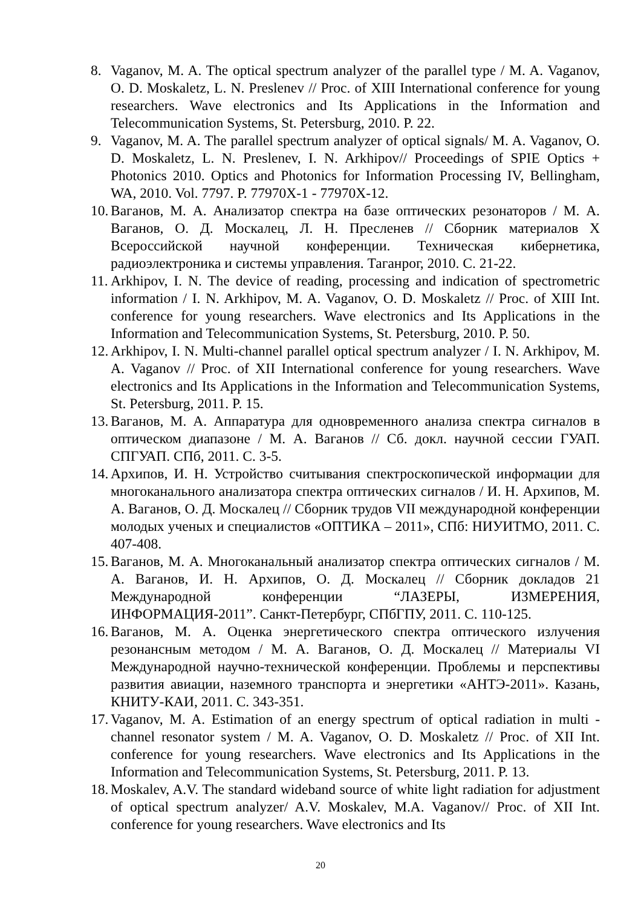8. Vaganov, M. A. The optical spectrum analyzer of the parallel type / M. A. Vaganov, O. D. Moskaletz, L. N. Preslenev // Proc. of XIII International conference for young researchers. Wave electronics and Its Applications in the Information and Telecommunication Systems, St. Petersburg, 2010. P. 22.
9. Vaganov, M. A. The parallel spectrum analyzer of optical signals/ M. A. Vaganov, O. D. Moskaletz, L. N. Preslenev, I. N. Arkhipov// Proceedings of SPIE Optics + Photonics 2010. Optics and Photonics for Information Processing IV, Bellingham, WA, 2010. Vol. 7797. P. 77970X-1 - 77970X-12.
10. Ваганов, М. А. Анализатор спектра на базе оптических резонаторов / М. А. Ваганов, О. Д. Москалец, Л. Н. Пресленев // Сборник материалов X Всероссийской научной конференции. Техническая кибернетика, радиоэлектроника и системы управления. Таганрог, 2010. С. 21-22.
11. Arkhipov, I. N. The device of reading, processing and indication of spectrometric information / I. N. Arkhipov, M. A. Vaganov, O. D. Moskaletz // Proc. of XIII Int. conference for young researchers. Wave electronics and Its Applications in the Information and Telecommunication Systems, St. Petersburg, 2010. P. 50.
12. Arkhipov, I. N. Multi-channel parallel optical spectrum analyzer / I. N. Arkhipov, M. A. Vaganov // Proc. of XII International conference for young researchers. Wave electronics and Its Applications in the Information and Telecommunication Systems, St. Petersburg, 2011. P. 15.
13. Ваганов, М. А. Аппаратура для одновременного анализа спектра сигналов в оптическом диапазоне / М. А. Ваганов // Сб. докл. научной сессии ГУАП. СПГУАП. СПб, 2011. С. 3-5.
14. Архипов, И. Н. Устройство считывания спектроскопической информации для многоканального анализатора спектра оптических сигналов / И. Н. Архипов, М. А. Ваганов, О. Д. Москалец // Сборник трудов VII международной конференции молодых ученых и специалистов «ОПТИКА – 2011», СПб: НИУИТМО, 2011. С. 407-408.
15. Ваганов, М. А. Многоканальный анализатор спектра оптических сигналов / М. А. Ваганов, И. Н. Архипов, О. Д. Москалец // Сборник докладов 21 Международной конференции “ЛАЗЕРЫ, ИЗМЕРЕНИЯ, ИНФОРМАЦИЯ-2011”. Санкт-Петербург, СПбГПУ, 2011. С. 110-125.
16. Ваганов, М. А. Оценка энергетического спектра оптического излучения резонансным методом / М. А. Ваганов, О. Д. Москалец // Материалы VI Международной научно-технической конференции. Проблемы и перспективы развития авиации, наземного транспорта и энергетики «АНТЭ-2011». Казань, КНИТУ-КАИ, 2011. С. 343-351.
17. Vaganov, M. A. Estimation of an energy spectrum of optical radiation in multi - channel resonator system / M. A. Vaganov, O. D. Moskaletz // Proc. of XII Int. conference for young researchers. Wave electronics and Its Applications in the Information and Telecommunication Systems, St. Petersburg, 2011. P. 13.
18. Moskalev, A.V. The standard wideband source of white light radiation for adjustment of optical spectrum analyzer/ A.V. Moskalev, M.A. Vaganov// Proc. of XII Int. conference for young researchers. Wave electronics and Its
20